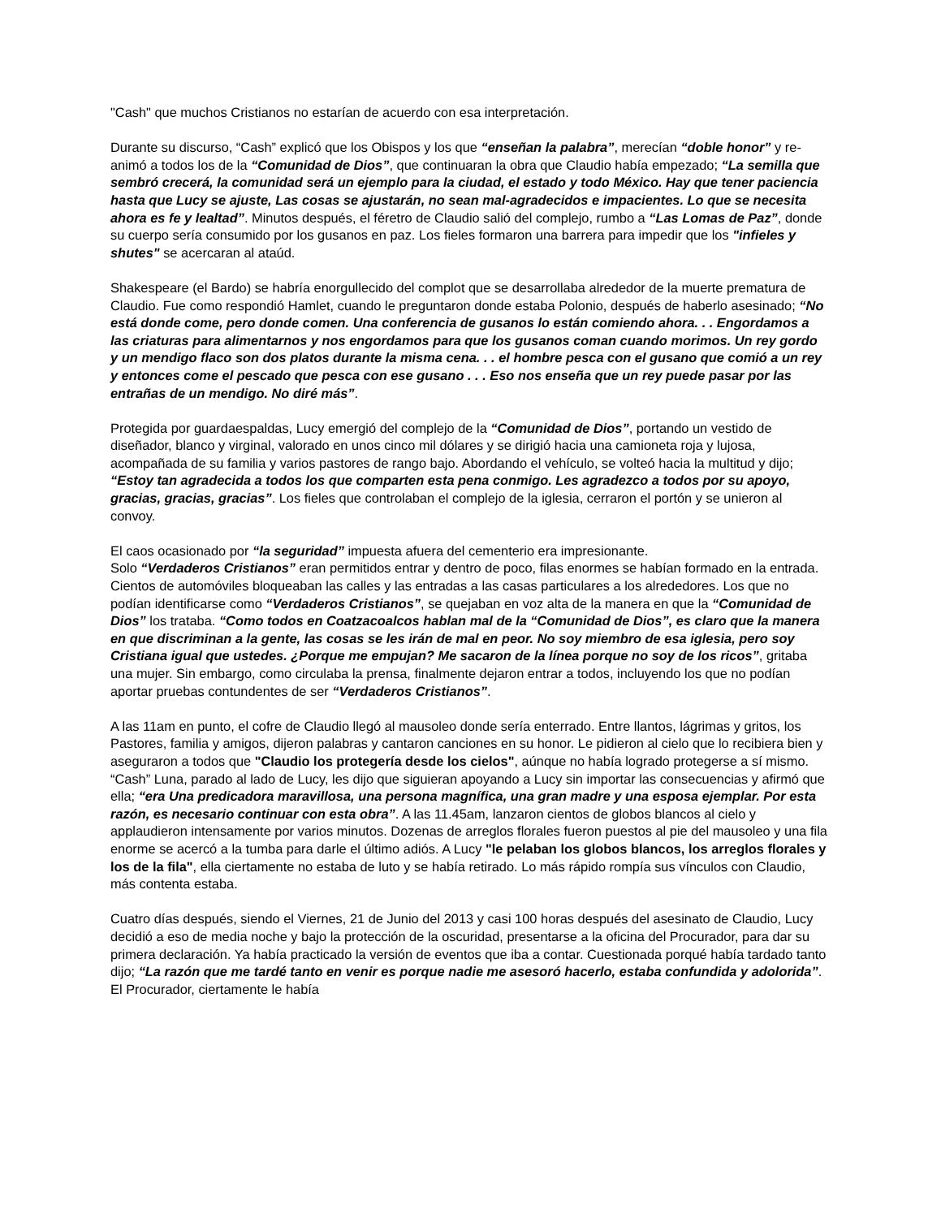"Cash" que muchos Cristianos no estarían de acuerdo con esa interpretación.
Durante su discurso, “Cash” explicó que los Obispos y los que “enseñan la palabra”, merecían “doble honor” y re-animó a todos los de la “Comunidad de Dios”, que continuaran la obra que Claudio había empezado; “La semilla que sembró crecerá, la comunidad será un ejemplo para la ciudad, el estado y todo México. Hay que tener paciencia hasta que Lucy se ajuste, Las cosas se ajustarán, no sean mal-agradecidos e impacientes. Lo que se necesita ahora es fe y lealtad”. Minutos después, el féretro de Claudio salió del complejo, rumbo a “Las Lomas de Paz”, donde su cuerpo sería consumido por los gusanos en paz. Los fieles formaron una barrera para impedir que los "infieles y shutes" se acercaran al ataúd.
Shakespeare (el Bardo) se habría enorgullecido del complot que se desarrollaba alrededor de la muerte prematura de Claudio. Fue como respondió Hamlet, cuando le preguntaron donde estaba Polonio, después de haberlo asesinado; “No está donde come, pero donde comen. Una conferencia de gusanos lo están comiendo ahora. . . Engordamos a las criaturas para alimentarnos y nos engordamos para que los gusanos coman cuando morimos. Un rey gordo y un mendigo flaco son dos platos durante la misma cena. . . el hombre pesca con el gusano que comió a un rey y entonces come el pescado que pesca con ese gusano . . . Eso nos enseña que un rey puede pasar por las entrañas de un mendigo. No diré más”.
Protegida por guardaespaldas, Lucy emergió del complejo de la “Comunidad de Dios”, portando un vestido de diseñador, blanco y virginal, valorado en unos cinco mil dólares y se dirigió hacia una camioneta roja y lujosa, acompañada de su familia y varios pastores de rango bajo. Abordando el vehículo, se volteó hacia la multitud y dijo; “Estoy tan agradecida a todos los que comparten esta pena conmigo. Les agradezco a todos por su apoyo, gracias, gracias, gracias”. Los fieles que controlaban el complejo de la iglesia, cerraron el portón y se unieron al convoy.
El caos ocasionado por “la seguridad” impuesta afuera del cementerio era impresionante.
Solo “Verdaderos Cristianos” eran permitidos entrar y dentro de poco, filas enormes se habían formado en la entrada. Cientos de automóviles bloqueaban las calles y las entradas a las casas particulares a los alrededores. Los que no podían identificarse como “Verdaderos Cristianos”, se quejaban en voz alta de la manera en que la “Comunidad de Dios” los trataba. “Como todos en Coatzacoalcos hablan mal de la “Comunidad de Dios”, es claro que la manera en que discriminan a la gente, las cosas se les irán de mal en peor. No soy miembro de esa iglesia, pero soy Cristiana igual que ustedes. ¿Porque me empujan? Me sacaron de la línea porque no soy de los ricos”, gritaba una mujer. Sin embargo, como circulaba la prensa, finalmente dejaron entrar a todos, incluyendo los que no podían aportar pruebas contundentes de ser “Verdaderos Cristianos”.
A las 11am en punto, el cofre de Claudio llegó al mausoleo donde sería enterrado. Entre llantos, lágrimas y gritos, los Pastores, familia y amigos, dijeron palabras y cantaron canciones en su honor. Le pidieron al cielo que lo recibiera bien y aseguraron a todos que "Claudio los protegería desde los cielos", aúnque no había logrado protegerse a sí mismo. “Cash” Luna, parado al lado de Lucy, les dijo que siguieran apoyando a Lucy sin importar las consecuencias y afirmó que ella; “era Una predicadora maravillosa, una persona magnífica, una gran madre y una esposa ejemplar. Por esta razón, es necesario continuar con esta obra”. A las 11.45am, lanzaron cientos de globos blancos al cielo y applaudieron intensamente por varios minutos. Dozenas de arreglos florales fueron puestos al pie del mausoleo y una fila enorme se acercó a la tumba para darle el último adiós. A Lucy "le pelaban los globos blancos, los arreglos florales y los de la fila", ella ciertamente no estaba de luto y se había retirado. Lo más rápido rompía sus vínculos con Claudio, más contenta estaba.
Cuatro días después, siendo el Viernes, 21 de Junio del 2013 y casi 100 horas después del asesinato de Claudio, Lucy decidió a eso de media noche y bajo la protección de la oscuridad, presentarse a la oficina del Procurador, para dar su primera declaración. Ya había practicado la versión de eventos que iba a contar. Cuestionada porqué había tardado tanto dijo; “La razón que me tardé tanto en venir es porque nadie me asesoró hacerlo, estaba confundida y adolorida”. El Procurador, ciertamente le había